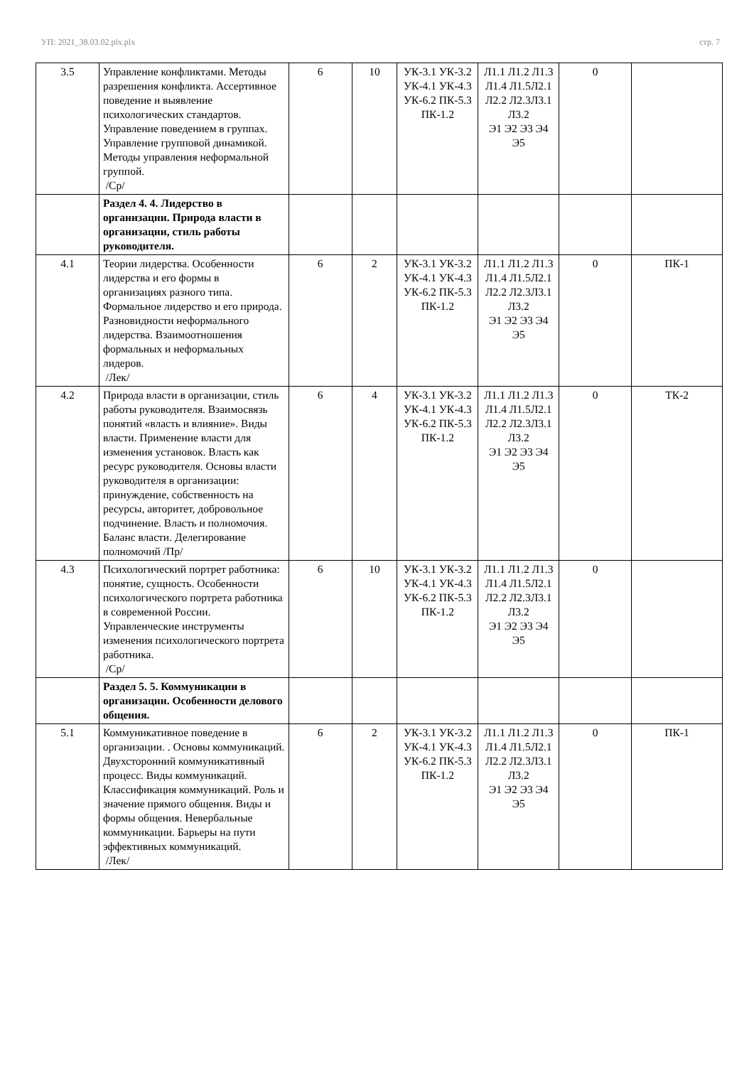УП: 2021_38.03.02.plx.plx стр. 7
| 3.5 | Управление конфликтами. Методы разрешения конфликта. Ассертивное поведение и выявление психологических стандартов. Управление поведением в группах. Управление групповой динамикой. Методы управления неформальной группой. /Ср/ | 6 | 10 | УК-3.1 УК-3.2 УК-4.1 УК-4.3 УК-6.2 ПК-5.3 ПК-1.2 | Л1.1 Л1.2 Л1.3 Л1.4 Л1.5Л2.1 Л2.2 Л2.3Л3.1 Л3.2 Э1 Э2 Э3 Э4 Э5 | 0 | |
| | Раздел 4. 4. Лидерство в организации. Природа власти в организации, стиль работы руководителя. | | | | | | |
| 4.1 | Теории лидерства. Особенности лидерства и его формы в организациях разного типа. Формальное лидерство и его природа. Разновидности неформального лидерства. Взаимоотношения формальных и неформальных лидеров. /Лек/ | 6 | 2 | УК-3.1 УК-3.2 УК-4.1 УК-4.3 УК-6.2 ПК-5.3 ПК-1.2 | Л1.1 Л1.2 Л1.3 Л1.4 Л1.5Л2.1 Л2.2 Л2.3Л3.1 Л3.2 Э1 Э2 Э3 Э4 Э5 | 0 | ПК-1 |
| 4.2 | Природа власти в организации, стиль работы руководителя. Взаимосвязь понятий «власть и влияние». Виды власти. Применение власти для изменения установок. Власть как ресурс руководителя. Основы власти руководителя в организации: принуждение, собственность на ресурсы, авторитет, добровольное подчинение. Власть и полномочия. Баланс власти. Делегирование полномочий /Пр/ | 6 | 4 | УК-3.1 УК-3.2 УК-4.1 УК-4.3 УК-6.2 ПК-5.3 ПК-1.2 | Л1.1 Л1.2 Л1.3 Л1.4 Л1.5Л2.1 Л2.2 Л2.3Л3.1 Л3.2 Э1 Э2 Э3 Э4 Э5 | 0 | ТК-2 |
| 4.3 | Психологический портрет работника: понятие, сущность. Особенности психологического портрета работника в современной России. Управленческие инструменты изменения психологического портрета работника. /Ср/ | 6 | 10 | УК-3.1 УК-3.2 УК-4.1 УК-4.3 УК-6.2 ПК-5.3 ПК-1.2 | Л1.1 Л1.2 Л1.3 Л1.4 Л1.5Л2.1 Л2.2 Л2.3Л3.1 Л3.2 Э1 Э2 Э3 Э4 Э5 | 0 | |
| | Раздел 5. 5. Коммуникации в организации. Особенности делового общения. | | | | | | |
| 5.1 | Коммуникативное поведение в организации. . Основы коммуникаций. Двухсторонний коммуникативный процесс. Виды коммуникаций. Классификация коммуникаций. Роль и значение прямого общения. Виды и формы общения. Невербальные коммуникации. Барьеры на пути эффективных коммуникаций. /Лек/ | 6 | 2 | УК-3.1 УК-3.2 УК-4.1 УК-4.3 УК-6.2 ПК-5.3 ПК-1.2 | Л1.1 Л1.2 Л1.3 Л1.4 Л1.5Л2.1 Л2.2 Л2.3Л3.1 Л3.2 Э1 Э2 Э3 Э4 Э5 | 0 | ПК-1 |